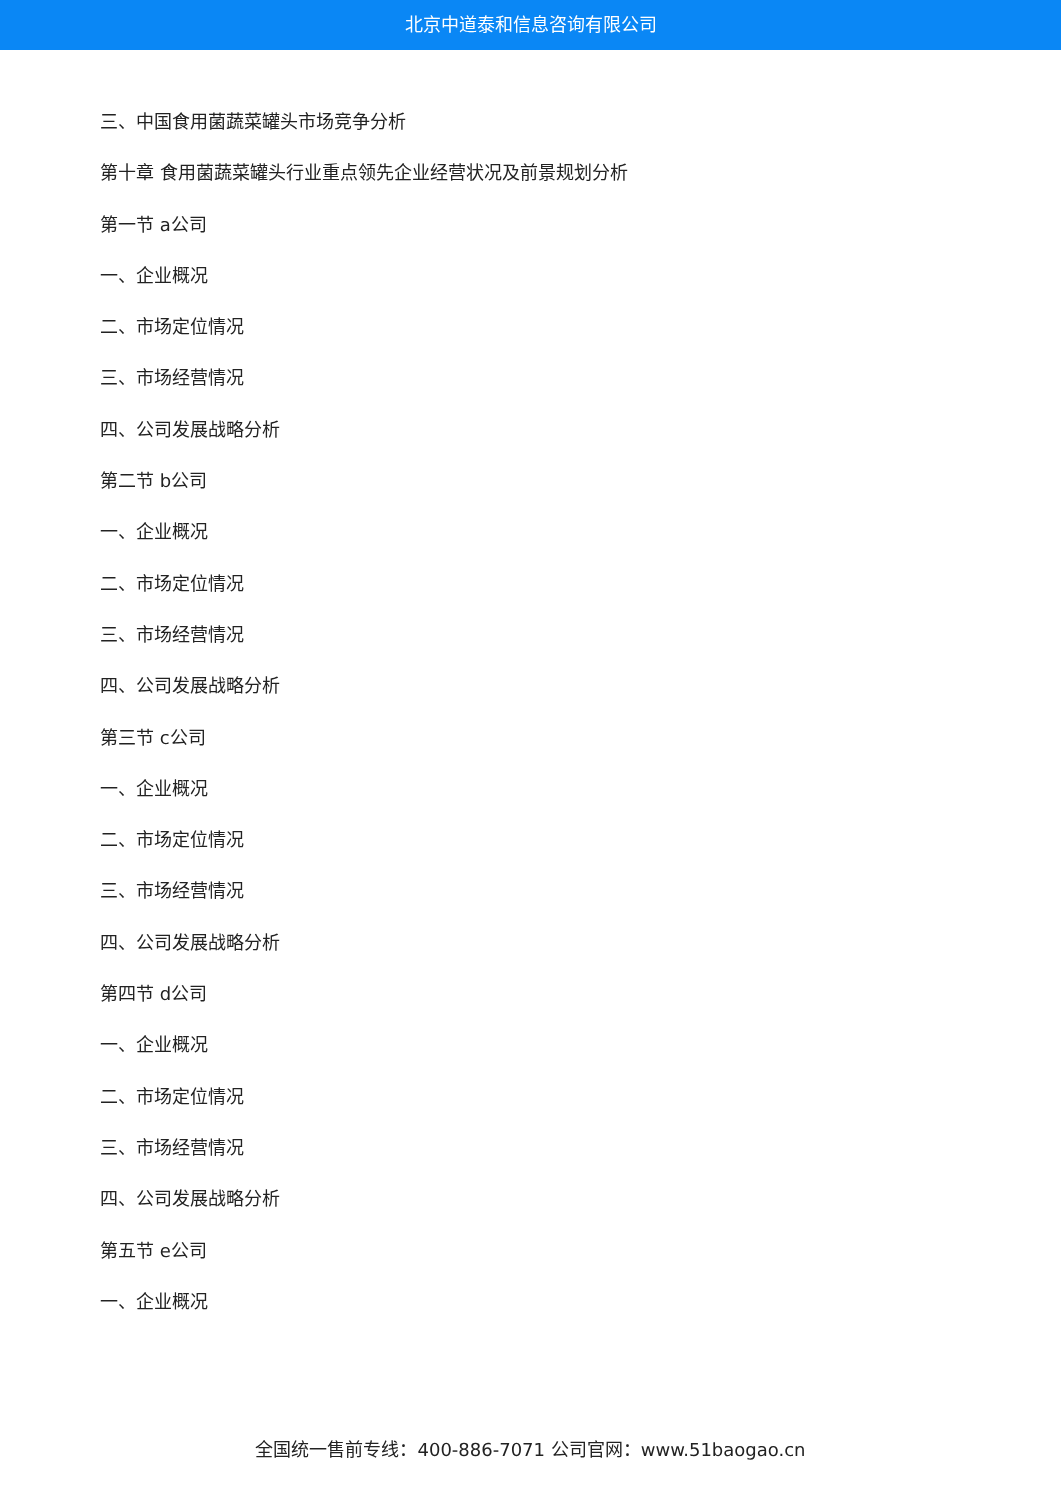北京中道泰和信息咨询有限公司
三、中国食用菌蔬菜罐头市场竞争分析
第十章 食用菌蔬菜罐头行业重点领先企业经营状况及前景规划分析
第一节 a公司
一、企业概况
二、市场定位情况
三、市场经营情况
四、公司发展战略分析
第二节 b公司
一、企业概况
二、市场定位情况
三、市场经营情况
四、公司发展战略分析
第三节 c公司
一、企业概况
二、市场定位情况
三、市场经营情况
四、公司发展战略分析
第四节 d公司
一、企业概况
二、市场定位情况
三、市场经营情况
四、公司发展战略分析
第五节 e公司
一、企业概况
全国统一售前专线：400-886-7071 公司官网：www.51baogao.cn